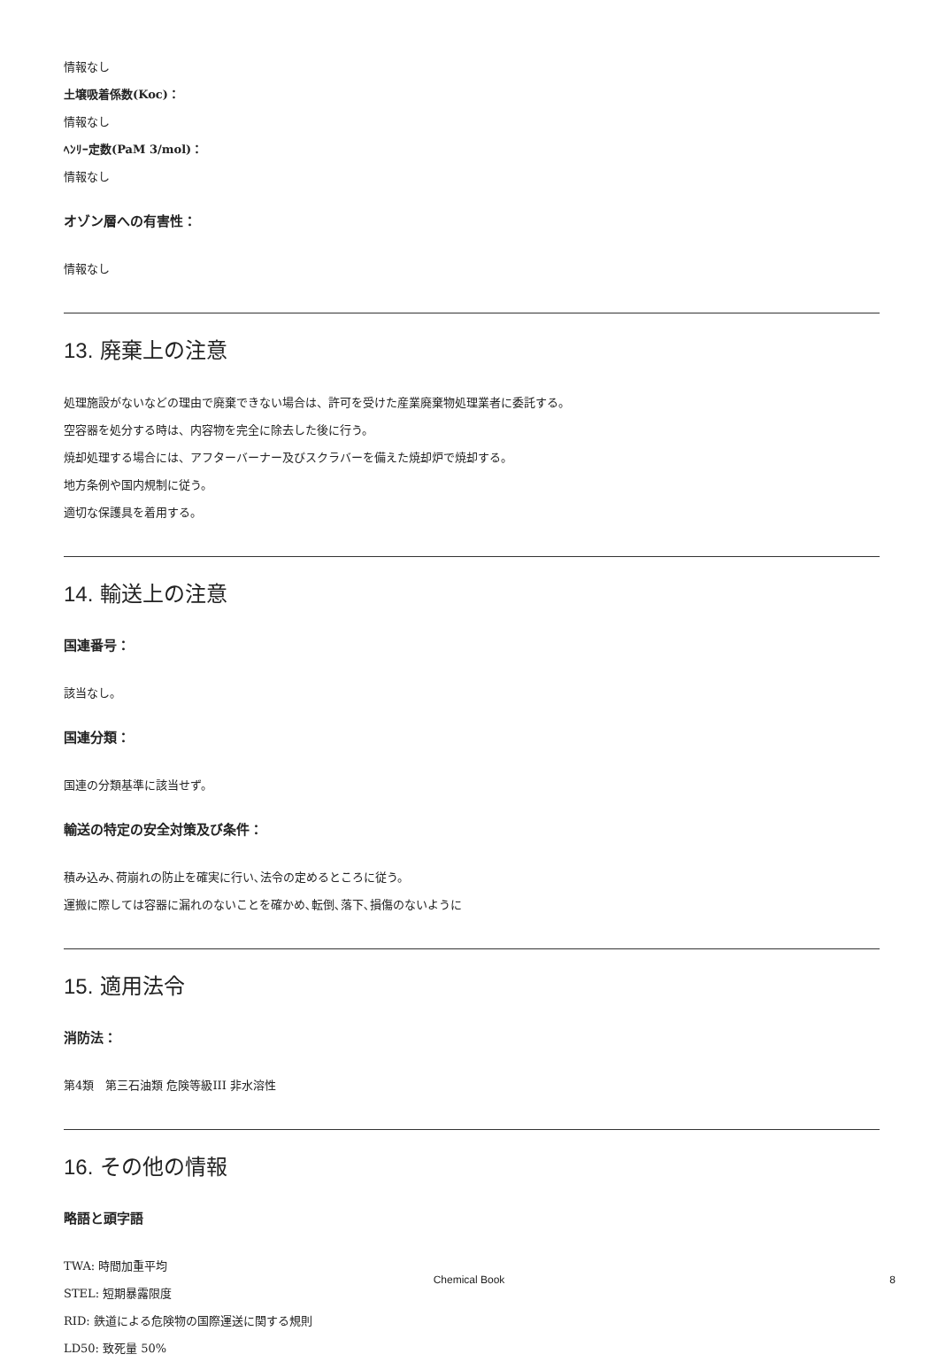情報なし
土壌吸着係数(Koc)：
情報なし
ﾍﾝﾘｰ定数(PaM 3/mol)：
情報なし
オゾン層への有害性：
情報なし
13. 廃棄上の注意
処理施設がないなどの理由で廃棄できない場合は、許可を受けた産業廃棄物処理業者に委託する。
空容器を処分する時は、内容物を完全に除去した後に行う。
焼却処理する場合には、アフターバーナー及びスクラバーを備えた焼却炉で焼却する。
地方条例や国内規制に従う。
適切な保護具を着用する。
14. 輸送上の注意
国連番号：
該当なし。
国連分類：
国連の分類基準に該当せず。
輸送の特定の安全対策及び条件：
積み込み､荷崩れの防止を確実に行い､法令の定めるところに従う。
運搬に際しては容器に漏れのないことを確かめ､転倒､落下､損傷のないように
15. 適用法令
消防法：
第4類　第三石油類 危険等級III 非水溶性
16. その他の情報
略語と頭字語
TWA: 時間加重平均
STEL: 短期暴露限度
RID: 鉄道による危険物の国際運送に関する規則
LD50: 致死量 50%
Chemical Book 8